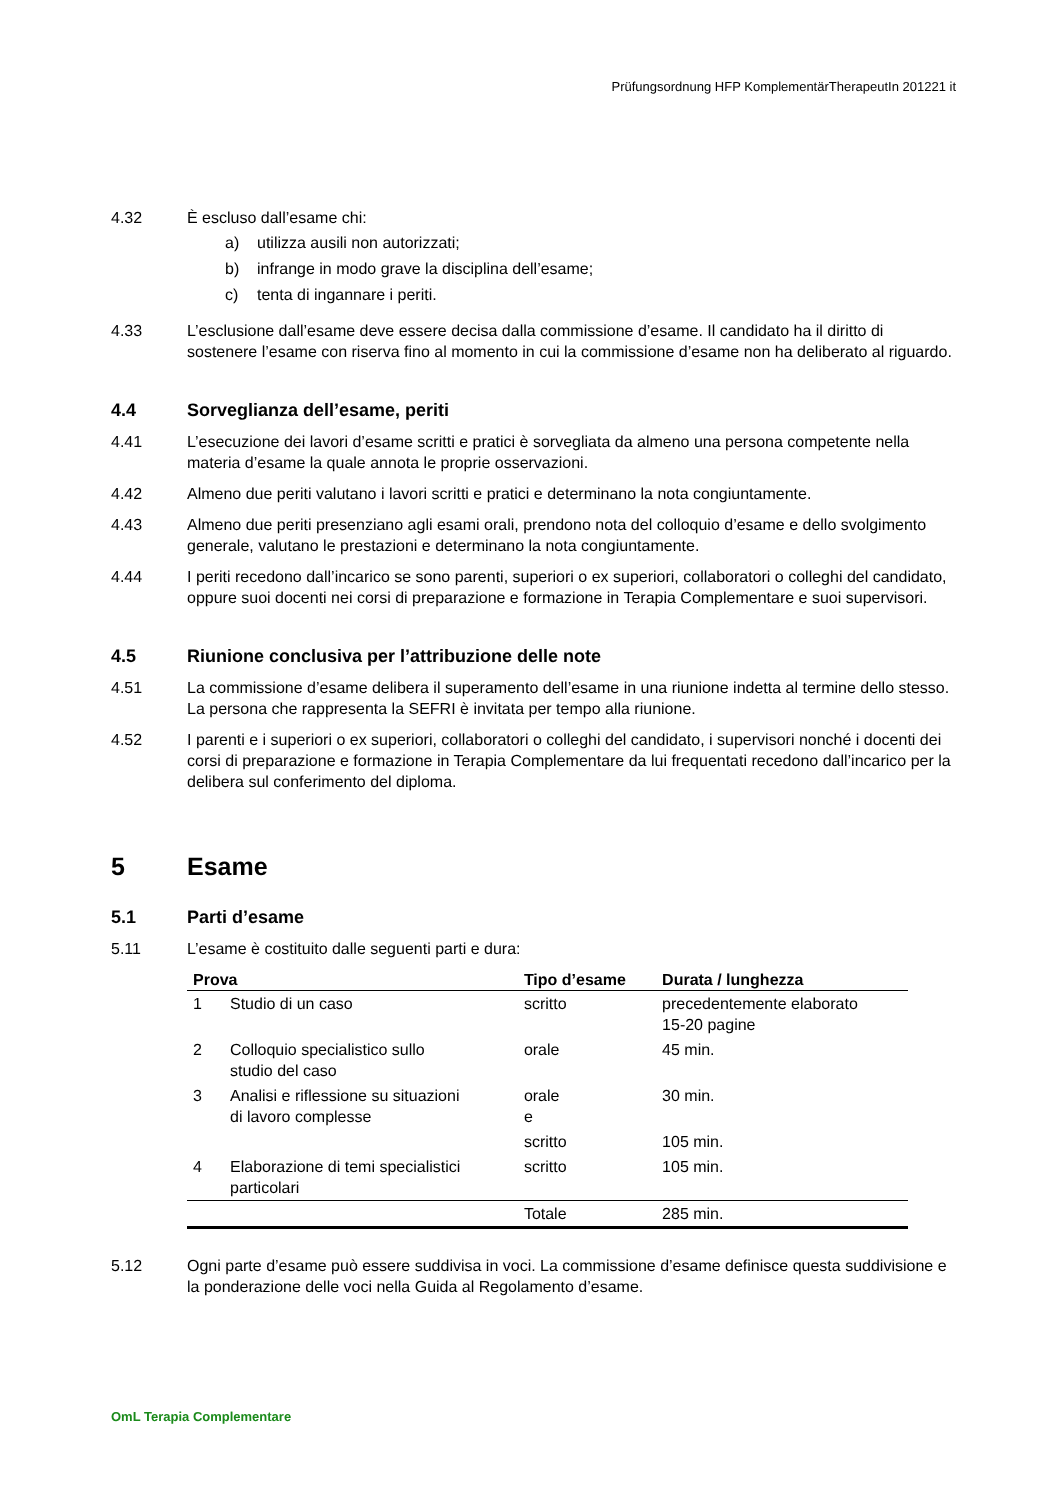Prüfungsordnung HFP KomplementärTherapeutIn 201221 it
4.32 È escluso dall’esame chi:
a) utilizza ausili non autorizzati;
b) infrange in modo grave la disciplina dell’esame;
c) tenta di ingannare i periti.
4.33 L’esclusione dall’esame deve essere decisa dalla commissione d’esame. Il candidato ha il diritto di sostenere l’esame con riserva fino al momento in cui la commissione d’esame non ha deliberato al riguardo.
4.4 Sorveglianza dell’esame, periti
4.41 L’esecuzione dei lavori d’esame scritti e pratici è sorvegliata da almeno una persona competente nella materia d’esame la quale annota le proprie osservazioni.
4.42 Almeno due periti valutano i lavori scritti e pratici e determinano la nota congiuntamente.
4.43 Almeno due periti presenziano agli esami orali, prendono nota del colloquio d’esame e dello svolgimento generale, valutano le prestazioni e determinano la nota congiuntamente.
4.44 I periti recedono dall’incarico se sono parenti, superiori o ex superiori, collaboratori o colleghi del candidato, oppure suoi docenti nei corsi di preparazione e formazione in Terapia Complementare e suoi supervisori.
4.5 Riunione conclusiva per l’attribuzione delle note
4.51 La commissione d’esame delibera il superamento dell’esame in una riunione indetta al termine dello stesso. La persona che rappresenta la SEFRI è invitata per tempo alla riunione.
4.52 I parenti e i superiori o ex superiori, collaboratori o colleghi del candidato, i supervisori nonché i docenti dei corsi di preparazione e formazione in Terapia Complementare da lui frequentati recedono dall’incarico per la delibera sul conferimento del diploma.
5 Esame
5.1 Parti d’esame
5.11 L’esame è costituito dalle seguenti parti e dura:
| Prova | | Tipo d’esame | Durata / lunghezza |
| --- | --- | --- | --- |
| 1 | Studio di un caso | scritto | precedentemente elaborato 15-20 pagine |
| 2 | Colloquio specialistico sullo studio del caso | orale | 45 min. |
| 3 | Analisi e riflessione su situazioni di lavoro complesse | orale e | 30 min. |
| | | scritto | 105 min. |
| 4 | Elaborazione di temi specialistici particolari | scritto | 105 min. |
| | | Totale | 285 min. |
5.12 Ogni parte d’esame può essere suddivisa in voci. La commissione d’esame definisce questa suddivisione e la ponderazione delle voci nella Guida al Regolamento d’esame.
OmL Terapia Complementare